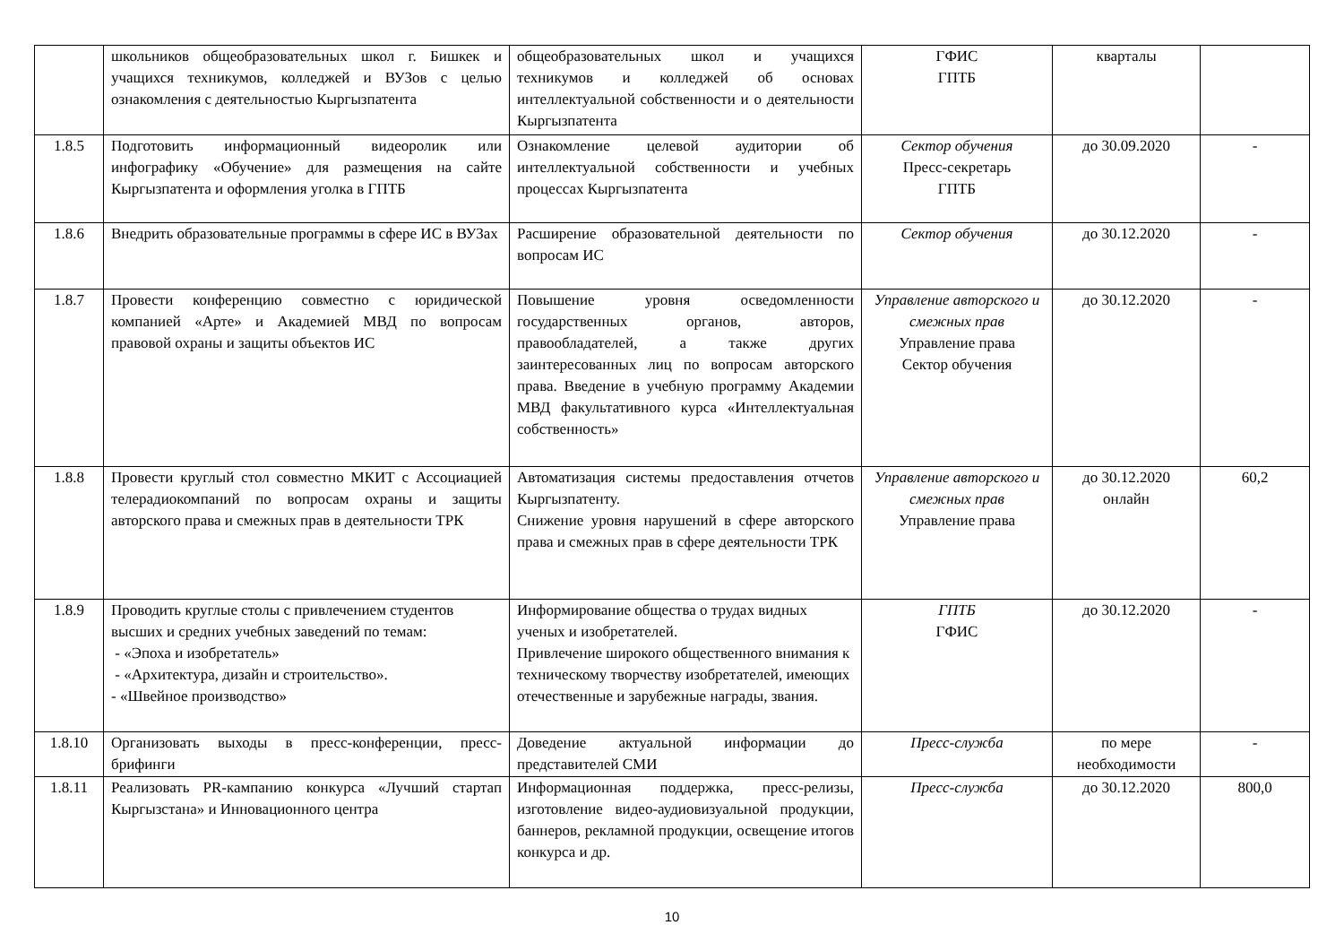| | школьников общеобразовательных школ г. Бишкек и учащихся техникумов, колледжей и ВУЗов с целью ознакомления с деятельностью Кыргызпатента | общеобразовательных школ и учащихся техникумов и колледжей об основах интеллектуальной собственности и о деятельности Кыргызпатента | ГФИС ГПТБ | кварталы | |
| 1.8.5 | Подготовить информационный видеоролик или инфографику «Обучение» для размещения на сайте Кыргызпатента и оформления уголка в ГПТБ | Ознакомление целевой аудитории об интеллектуальной собственности и учебных процессах Кыргызпатента | Сектор обучения Пресс-секретарь ГПТБ | до 30.09.2020 | - |
| 1.8.6 | Внедрить образовательные программы в сфере ИС в ВУЗах | Расширение образовательной деятельности по вопросам ИС | Сектор обучения | до 30.12.2020 | - |
| 1.8.7 | Провести конференцию совместно с юридической компанией «Арте» и Академией МВД по вопросам правовой охраны и защиты объектов ИС | Повышение уровня осведомленности государственных органов, авторов, правообладателей, а также других заинтересованных лиц по вопросам авторского права. Введение в учебную программу Академии МВД факультативного курса «Интеллектуальная собственность» | Управление авторского и смежных прав Управление права Сектор обучения | до 30.12.2020 | - |
| 1.8.8 | Провести круглый стол совместно МКИТ с Ассоциацией телерадиокомпаний по вопросам охраны и защиты авторского права и смежных прав в деятельности ТРК | Автоматизация системы предоставления отчетов Кыргызпатенту. Снижение уровня нарушений в сфере авторского права и смежных прав в сфере деятельности ТРК | Управление авторского и смежных прав Управление права | до 30.12.2020 онлайн | 60,2 |
| 1.8.9 | Проводить круглые столы с привлечением студентов высших и средних учебных заведений по темам: - «Эпоха и изобретатель» - «Архитектура, дизайн и строительство». - «Швейное производство» | Информирование общества о трудах видных ученых и изобретателей. Привлечение широкого общественного внимания к техническому творчеству изобретателей, имеющих отечественные и зарубежные награды, звания. | ГПТБ ГФИС | до 30.12.2020 | - |
| 1.8.10 | Организовать выходы в пресс-конференции, пресс-брифинги | Доведение актуальной информации до представителей СМИ | Пресс-служба | по мере необходимости | - |
| 1.8.11 | Реализовать PR-кампанию конкурса «Лучший стартап Кыргызстана» и Инновационного центра | Информационная поддержка, пресс-релизы, изготовление видео-аудиовизуальной продукции, баннеров, рекламной продукции, освещение итогов конкурса и др. | Пресс-служба | до 30.12.2020 | 800,0 |
10